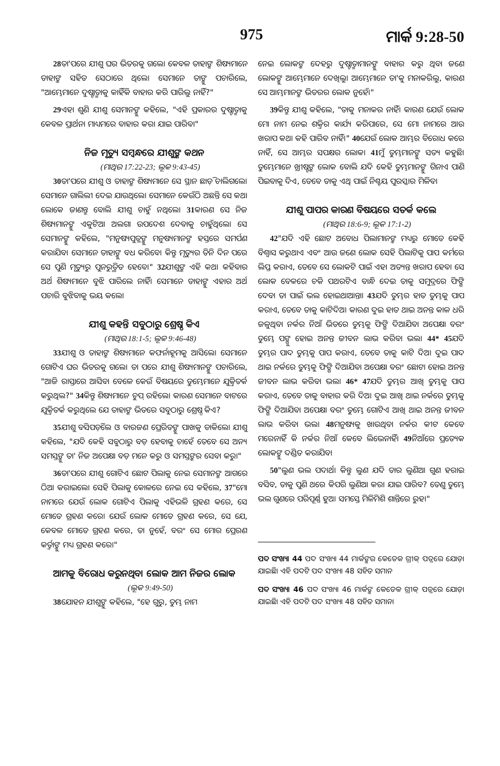975 ମାର୍କ 9:28-50
28ତା'ପରେ ଯୀଶୁ ଘର ଭିତରକୁ ଗଲେ। କେବଳ ତାହାଙ୍କ ଶିଷ୍ୟମାନେ ତାହାଙ୍କ ସହିତ ସେଠାରେ ଥିଲେ। ସେମାନେ ତାଙ୍କୁ ପଚାରିଲେ, "ଆମ୍ଭେମାନେ ଦୁଷ୍ଟାତ୍ମାକୁ କାହିଁକି ବାହାର କରି ପାରିଲୁ ନାହିଁ?"
29ଏହା ଶୁଣି ଯୀଶୁ ସେମାନଙ୍କୁ କହିଲେ, "ଏହି ପ୍ରକାରର ଦୁଷ୍ଟାତ୍ମାକୁ କେବଳ ପ୍ରାର୍ଥନା ମାଧ୍ୟମରେ ବାହାର କରା ଯାଇ ପାରିବ।"
ନିଜ ମୃତ୍ୟୁ ସମ୍ବନ୍ଧରେ ଯୀଶୁଙ୍କ କଥନ
(ମାଥିଉ 17:22-23; ଲୂକ 9:43-45)
30ତା'ପରେ ଯୀଶୁ ଓ ତାହାଙ୍କ ଶିଷ୍ୟମାନେ ସେ ସ୍ଥାନ ଛାଡ଼ି ଚାଲିଗଲେ। ସେମାନେ ଗାଲିଲୀ ଦେଇ ଯାଉଥିଲେ। ସେମାନେ କେଉଁଠି ଅଛନ୍ତି ସେ କଥା ଲୋକେ ଜାଣନ୍ତୁ ବୋଲି ଯୀଶୁ ଚାହୁଁ ନଥିଲେ। 31କାରଣ ସେ ନିଜ ଶିଷ୍ୟମାନଙ୍କୁ ଏକୁଟିଆ ଅଲଗା ଉପଦେଶ ଦେବାକୁ ଚାହୁଁଥିଲେ। ସେ ସେମାନଙ୍କୁ କହିଲେ, "ମନୁଷ୍ୟପୁତ୍ରଙ୍କୁ ମନୁଷ୍ୟମାନଙ୍କ ହସ୍ତରେ ସମର୍ପଣ କରାଯିବ। ସେମାନେ ତାହାଙ୍କୁ ବଧ କରିବେ। କିନ୍ତୁ ମୃତ୍ୟୁର ତିନି ଦିନ ପରେ ସେ ପୁଣି ମୃତ୍ୟୁରୁ ପୁନରୁତ୍ଥିତ ହେବେ।" 32ଯୀଶୁଙ୍କ ଏହି କଥା କହିବାର ଅର୍ଥ ଶିଷ୍ୟମାନେ ବୁଝି ପାରିଲେ ନାହିଁ। ସେମାନେ ତାହାଙ୍କୁ ଏହାର ଅର୍ଥ ପଚାରି ବୁଝିବାକୁ ଭୟ କଲେ।
ଯୀଶୁ କହନ୍ତି ସବୁଠାରୁ ଶ୍ରେଷ୍ଠ କିଏ
(ମାଥିଉ 18:1-5; ଲୂକ 9:46-48)
33ଯୀଶୁ ଓ ତାହାଙ୍କ ଶିଷ୍ୟମାନେ କଫର୍ନାହୂମକୁ ଆସିଲେ। ସେମାନେ ଗୋଟିଏ ଘର ଭିତରକୁ ଗଲେ। ତା ପରେ ଯୀଶୁ ଶିଷ୍ୟମାନଙ୍କୁ ପଚାରିଲେ, "ଆଜି ରାସ୍ତାରେ ଆସିବା ବେଳେ କେଉଁ ବିଷୟରେ ତୁମ୍ଭେମାନେ ଯୁକ୍ତିତର୍କ କରୁଥିଲ?" 34କିନ୍ତୁ ଶିଷ୍ୟମାନେ ଚୁପ୍ ରହିଲେ। କାରଣ ସେମାନେ ବାଟରେ ଯୁକ୍ତିତର୍କ କରୁଥିଲେ ଯେ ତାହାଙ୍କ ଭିତରେ ସବୁଠାରୁ ଶ୍ରେଷ୍ଠ କିଏ?
35ଯୀଶୁ ବସିପଡ଼ିଲେ ଓ ବାରଜଣ ପ୍ରେରିତଙ୍କୁ ପାଖକୁ ଡାକିଲେ। ଯୀଶୁ କହିଲେ, "ଯଦି କେହି ସବୁଠାରୁ ବଡ଼ ହେବାକୁ ଚାହେଁ ତେବେ ସେ ଅନ୍ୟ ସମସ୍ତଙ୍କୁ ତା' ନିଜ ଅପେକ୍ଷା ବଡ଼ ମନେ କରୁ ଓ ସମସ୍ତଙ୍କର ସେବା କରୁ।"
36ତା'ପରେ ଯୀଶୁ ଗୋଟିଏ ଛୋଟ ପିଲାକୁ ନେଇ ସେମାନଙ୍କ ଆଗରେ ଠିଆ କରାଇଲେ। ସେହି ପିଲାକୁ କୋଳରେ ନେଇ ସେ କହିଲେ, 37"ମୋ ନାମରେ ଯେଉଁ ଲୋକ ଗୋଟିଏ ପିଲାକୁ ଏହିଭଳି ଗ୍ରହଣ କରେ, ସେ ମୋତେ ଗ୍ରହଣ କରେ। ଯେଉଁ ଲୋକ ମୋତେ ଗ୍ରହଣ କରେ, ସେ ଯେ, କେବଳ ମୋତେ ଗ୍ରହଣ କରେ, ତା ନୁହେଁ, ବରଂ ସେ ମୋର ପ୍ରେରଣ କର୍ତ୍ତାଙ୍କୁ ମଧ୍ୟ ଗ୍ରହଣ କରେ।"
ଆମକୁ ବିରୋଧ କରୁନଥିବା ଲୋକ ଆମ ନିଜର ଲୋକ
(ଲୂକ 9:49-50)
38ଯୋହନ ଯୀଶୁଙ୍କୁ କହିଲେ, "ହେ ଗୁରୁ, ତୁମ୍ଭ ନାମ
ନେଇ ଲୋକଙ୍କ ଦେହରୁ ଦୁଷ୍ଟାତ୍ମାମାନଙ୍କୁ ବାହାର କରୁ ଥିବା ଜଣେ ଲୋକଙ୍କୁ ଆମ୍ଭେମାନେ ଦେଖିଲୁ। ଆମ୍ଭେମାନେ ତା'କୁ ମନାକରିଲୁ, କାରଣ ସେ ଆମ୍ଭମାନଙ୍କ ଭିତରର ଲୋକ ନୁହେଁ।"
39କିନ୍ତୁ ଯୀଶୁ କହିଲେ, "ତାକୁ ମନାକର ନାହିଁ। କାରଣ ଯେଉଁ ଲୋକ ମୋ ନାମ ନେଇ ଶକ୍ତିର କାର୍ଯ୍ୟ କରିପାରେ, ସେ ମୋ ନାମରେ ଆଉ ଖରାପ କଥା କହି ପାରିବ ନାହିଁ।" 40ଯେଉଁ ଲୋକ ଆମ୍ଭର ବିରୋଧ କରେ ନାହିଁ, ସେ ଆମ୍ଭର ସପକ୍ଷର ଲୋକ। 41ମୁଁ ତୁମ୍ଭମାନଙ୍କୁ ସତ୍ୟ କହୁଛି। ତୁମ୍ଭେମାନେ ଖ୍ରୀଷ୍ଟଙ୍କ ଲୋକ ବୋଲି ଯଦି କେହି ତୁମ୍ଭମାନଙ୍କୁ ଗିନାଏ ପାଣି ପିଇବାକୁ ଦିଏ, ତେବେ ତାକୁ ଏଥି ପାଇଁ ନିଶ୍ଚୟ ପୁରସ୍କାର ମିଳିବ।
ଯୀଶୁ ପାପର କାରଣ ବିଷୟରେ ସତର୍କ କଲେ
(ମାଥିଉ 18:6-9; ଲୂକ 17:1-2)
42"ଯଦି ଏହି ଛୋଟ ଅବୋଧ ପିଲାମାନଙ୍କ ମଧ୍ୟରୁ ମୋତେ କେହି ବିଶ୍ୱାସ କରୁଥାଏ ଏବଂ ଆଉ ଜଣେ ଲୋକ ସେହି ପିଲାଟିକୁ ପାପ କର୍ମରେ ଲିପ୍ତ କରାଏ, ତେବେ ସେ ଲୋକଟି ପାଇଁ ଏହା ଅତ୍ୟନ୍ତ ଖରାପ ହେବ। ସେ ଲୋକ ବେକରେ ଚକି ପଥରଟିଏ ବାନ୍ଧି ଦେଇ ତାକୁ ସମୁଦ୍ରରେ ଫିଙ୍ଗି ଦେବା ତା ପାଇଁ ଭଲ ହୋଇଥାଆନ୍ତା। 43ଯଦି ତୁମ୍ଭର ହାତ ତୁମ୍ଭକୁ ପାପ କରାଏ, ତେବେ ତାକୁ କାଟିଦିଅ। କାରଣ ଦୁଇ ହାତ ଥାଇ ଅନନ୍ତ କାଳ ଧରି ଜଳୁଥିବା ନର୍କର ନିଆଁ ଭିତରେ ତୁମ୍ଭକୁ ଫିଙ୍ଗି ଦିଆଯିବା ଅପେକ୍ଷା ବରଂ ତୁମ୍ଭେ ପଙ୍ଗୁ ହୋଇ ଅନନ୍ତ ଜୀବନ ଲାଭ କରିବା ଭଲ। 44* 45ଯଦି ତୁମ୍ଭର ପାଦ ତୁମ୍ଭକୁ ପାପ କରାଏ, ତେବେ ତାକୁ କାଟି ଦିଅ। ଦୁଇ ପାଦ ଥାଇ ନର୍କରେ ତୁମ୍ଭକୁ ଫିଙ୍ଗି ଦିଆଯିବା ଅପେକ୍ଷା ବରଂ ଛୋଟା ହୋଇ ଅନନ୍ତ ଜୀବନ ଲାଭ କରିବା ଭଲ। 46* 47ଯଦି ତୁମ୍ଭର ଆଖି ତୁମ୍ଭକୁ ପାପ କରାଏ, ତେବେ ତାକୁ ବାହାର କରି ଦିଅ। ଦୁଇ ଆଖି ଥାଇ ନର୍କରେ ତୁମ୍ଭକୁ ଫିଙ୍ଗି ଦିଆଯିବା ଅପେକ୍ଷା ବରଂ ତୁମ୍ଭେ ଗୋଟିଏ ଆଖି ଥାଇ ଅନନ୍ତ ଜୀବନ ଲାଭ କରିବା ଭଲ। 48ମନୁଷ୍ୟକୁ ଖାଉଥିବା ନର୍କର କୀଟ କେବେ ମରେନାହିଁ କି ନର୍କର ନିଆଁ କେବେ ଲିଭେନାହିଁ। 49ନିଆଁରେ ପ୍ରତ୍ୟେକ ଲୋକଙ୍କୁ ଦଣ୍ଡିତ କରାଯିବ।
50"ଲୁଣ ଭଲ ପଦାର୍ଥ। କିନ୍ତୁ ଲୁଣ ଯଦି ତାର ଲୁଣିଆ ଗୁଣ ହରାଇ ବସିବ, ତାକୁ ପୁଣି ଥରେ କିପରି ଲୁଣିଆ କରା ଯାଇ ପାରିବ? ତେଣୁ ତୁମ୍ଭେ ଭଲ ଗୁଣରେ ପରିପୂର୍ଣ୍ଣ ହୁଅ। ସମସ୍ତେ ମିଳିମିଶି ଶାନ୍ତିରେ ରୁହ।"
ପଦ ସଂଖ୍ୟା 44 ପଦ ସଂଖ୍ୟା 44 ମାର୍କଙ୍କର କେତେକ ଗ୍ରୀକ୍ ପତ୍ରରେ ଯୋଡ଼ା ଯାଇଛି। ଏହି ପଦଟି ପଦ ସଂଖ୍ୟା 48 ସହିତ ସମାନ
ପଦ ସଂଖ୍ୟା 46 ପଦ ସଂଖ୍ୟା 46 ମାର୍କଙ୍କ କେତେକ ଗ୍ରୀକ୍ ପତ୍ରରେ ଯୋଡ଼ା ଯାଇଛି। ଏହି ପଦଟି ପଦ ସଂଖ୍ୟା 48 ସହିତ ସମାନ।